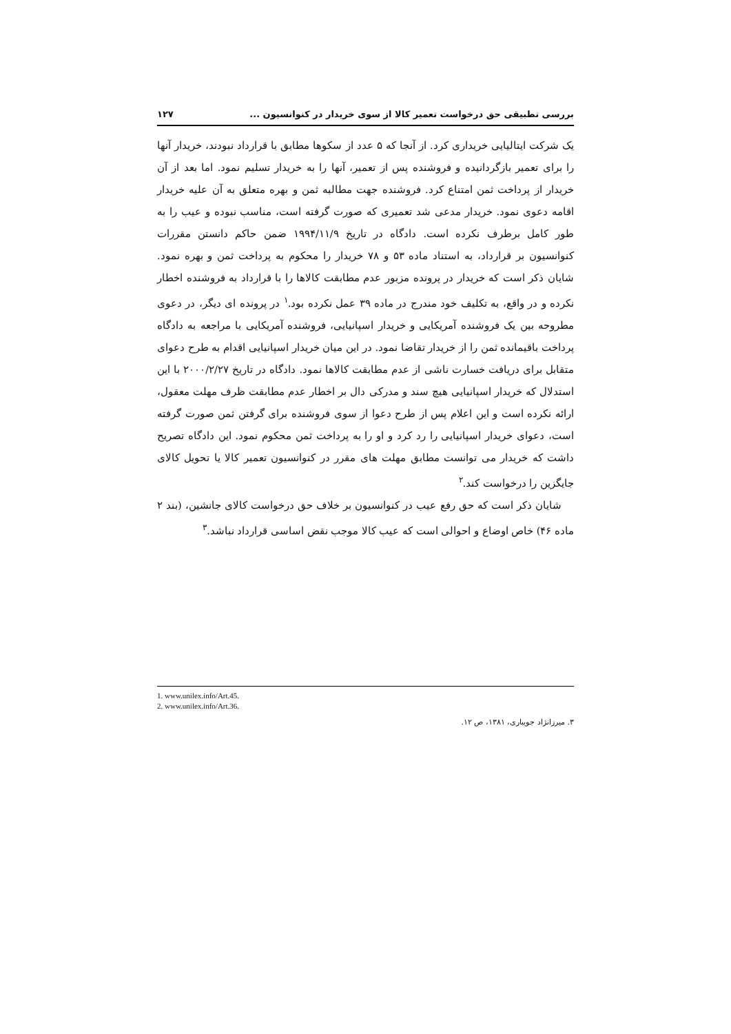بررسی تطبیقی حق درخواست تعمیر کالا از سوی خریدار در کنوانسیون ... ۱۲۷
یک شرکت ایتالیایی خریداری کرد. از آنجا که ۵ عدد از سکوها مطابق با قرارداد نبودند، خریدار آنها را برای تعمیر بازگردانیده و فروشنده پس از تعمیر، آنها را به خریدار تسلیم نمود. اما بعد از آن خریدار از پرداخت ثمن امتناع کرد. فروشنده جهت مطالبه ثمن و بهره متعلق به آن علیه خریدار اقامه دعوی نمود. خریدار مدعی شد تعمیری که صورت گرفته است، مناسب نبوده و عیب را به طور کامل برطرف نکرده است. دادگاه در تاریخ ۱۹۹۴/۱۱/۹ ضمن حاکم دانستن مقررات کنوانسیون بر قرارداد، به استناد ماده ۵۳ و ۷۸ خریدار را محکوم به پرداخت ثمن و بهره نمود. شایان ذکر است که خریدار در پرونده مزبور عدم مطابقت کالاها را با قرارداد به فروشنده اخطار نکرده و در واقع، به تکلیف خود مندرج در ماده ۳۹ عمل نکرده بود.<sup>۱</sup> در پرونده ای دیگر، در دعوی مطروحه بین یک فروشنده آمریکایی و خریدار اسپانیایی، فروشنده آمریکایی با مراجعه به دادگاه پرداخت باقیمانده ثمن را از خریدار تقاضا نمود. در این میان خریدار اسپانیایی اقدام به طرح دعوای متقابل برای دریافت خسارت ناشی از عدم مطابقت کالاها نمود. دادگاه در تاریخ ۲۰۰۰/۲/۲۷ با این استدلال که خریدار اسپانیایی هیچ سند و مدرکی دال بر اخطار عدم مطابقت ظرف مهلت معقول، ارائه نکرده است و این اعلام پس از طرح دعوا از سوی فروشنده برای گرفتن ثمن صورت گرفته است، دعوای خریدار اسپانیایی را رد کرد و او را به پرداخت ثمن محکوم نمود. این دادگاه تصریح داشت که خریدار می توانست مطابق مهلت های مقرر در کنوانسیون تعمیر کالا یا تحویل کالای جایگزین را درخواست کند.<sup>۲</sup>
شایان ذکر است که حق رفع عیب در کنوانسیون بر خلاف حق درخواست کالای جانشین، (بند ۲ ماده ۴۶) خاص اوضاع و احوالی است که عیب کالا موجب نقض اساسی قرارداد نباشد.<sup>۳</sup>
1. www.unilex.info/Art.45.
2. www.unilex.info/Art.36.
۳. میرزانژاد جویباری، ۱۳۸۱، ص ۱۲.